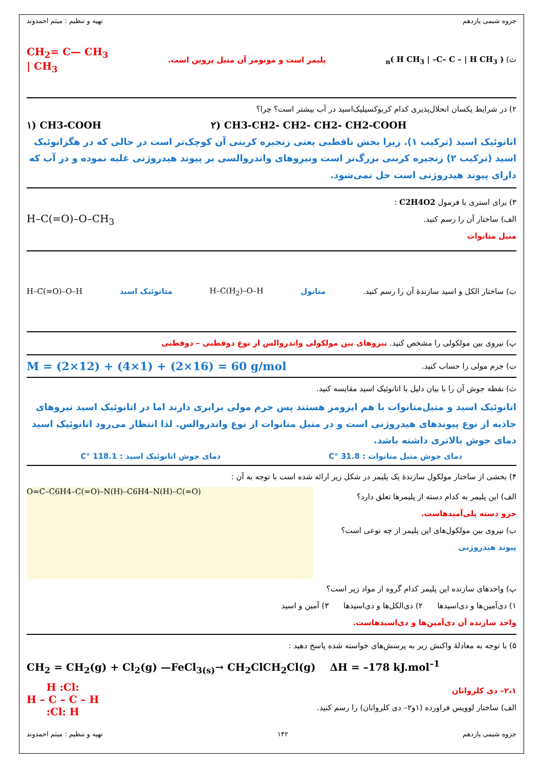جزوه شیمی یازدهم تهیه و تنظیم : میثم احمدوند
ث) ( H CH<sub>3</sub> | –C– C – | H CH<sub>3</sub> )<sub>n</sub> پلیمر است و مونومر آن متیل پروپن است. CH<sub>2</sub>= C— CH<sub>3</sub>
| CH<sub>3</sub>
۲) در شرایط یکسان انحلال‌پذیری کدام کربوکسیلیک‌اسید در آب بیشتر است؟ چرا؟
۱) CH3-COOH ۲) CH3-CH2- CH2- CH2- CH2-COOH
اتانوئیک اسید (ترکیب ۱). زیرا بخش ناقطبی یعنی زنجیره کربنی آن کوچک‌تر است در حالی که در هگزانوئیک اسید (ترکیب ۲) زنجیره کربنی بزرگ‌تر است ونیروهای واندروالسی بر پیوند هیدروژنی غلبه نموده و در آب که دارای پیوند هیدروژنی است حل نمی‌شود.
۳) برای استری با فرمول C2H4O2 :
الف) ساختار آن را رسم کنید.
متیل متانوات
H–C(=O)–O–CH<sub>3</sub>
ب) ساختار الکل و اسید سازندهٔ آن را رسم کنید. متانول H–C(H<sub>2</sub>)–O–H متانوئیک اسید H–C(=O)–O–H
پ) نیروی بین مولکولی را مشخص کنید. نیروهای بین مولکولی واندروالس از نوع دوقطبی – دوقطبی
ت) جرم مولی را حساب کنید. M = (2×12) + (4×1) + (2×16) = 60 g/mol
ث) نقطه جوش آن را با بیان دلیل با اتانوئیک اسید مقایسه کنید.
اتانوئیک اسید و متیل‌متانوات با هم ایزومر هستند پس جرم مولی برابری دارند اما در اتانوئیک اسید نیروهای جاذبه از نوع پیوندهای هیدروژنی است و در متیل متانوات از نوع واندروالس. لذا انتظار می‌رود اتانوئیک اسید دمای جوش بالاتری داشته باشد.
دمای جوش متیل متانوات : 31.8 °C دمای جوش اتانوئیک اسید : 118.1 °C
۴) بخشی از ساختار مولکول سازندهٔ یک پلیمر در شکل زیر ارائه شده است با توجه به آن :
الف) این پلیمر به کدام دسته از پلیمرها تعلق دارد؟
جزو دسته پلی‌آمیدهاست.
ب) نیروی بین مولکول‌های این پلیمر از چه نوعی است؟
پیوند هیدروژنی
O=C–C6H4–C(=O)–N(H)–C6H4–N(H)–C(=O)
پ) واحدهای سازنده این پلیمر کدام گروه از مواد زیر است؟
۱) دی‌آمین‌ها و دی‌اسیدها ۲) دی‌الکل‌ها و دی‌اسیدها ۳) آمین و اسید
واحد سازنده آن دی‌آمین‌ها و دی‌اسیدهاست.
۵) با توجه به معادلهٔ واکنش زیر به پرسش‌های خواسته شده پاسخ دهید :
CH<sub>2</sub> = CH<sub>2</sub>(g) + Cl<sub>2</sub>(g) —FeCl<sub>3(s)</sub>→ CH<sub>2</sub>ClCH<sub>2</sub>Cl(g) ΔH = –178 kJ.mol<sup>–1</sup>
۲،۱– دی کلرواتان
الف) ساختار لوویس فراورده (۱و۲– دی کلرواتان) را رسم کنید.
H :Cl:
H – C – C – H
:Cl: H
جزوه شیمی یازدهم ۱۴۲ تهیه و تنظیم : میثم احمدوند